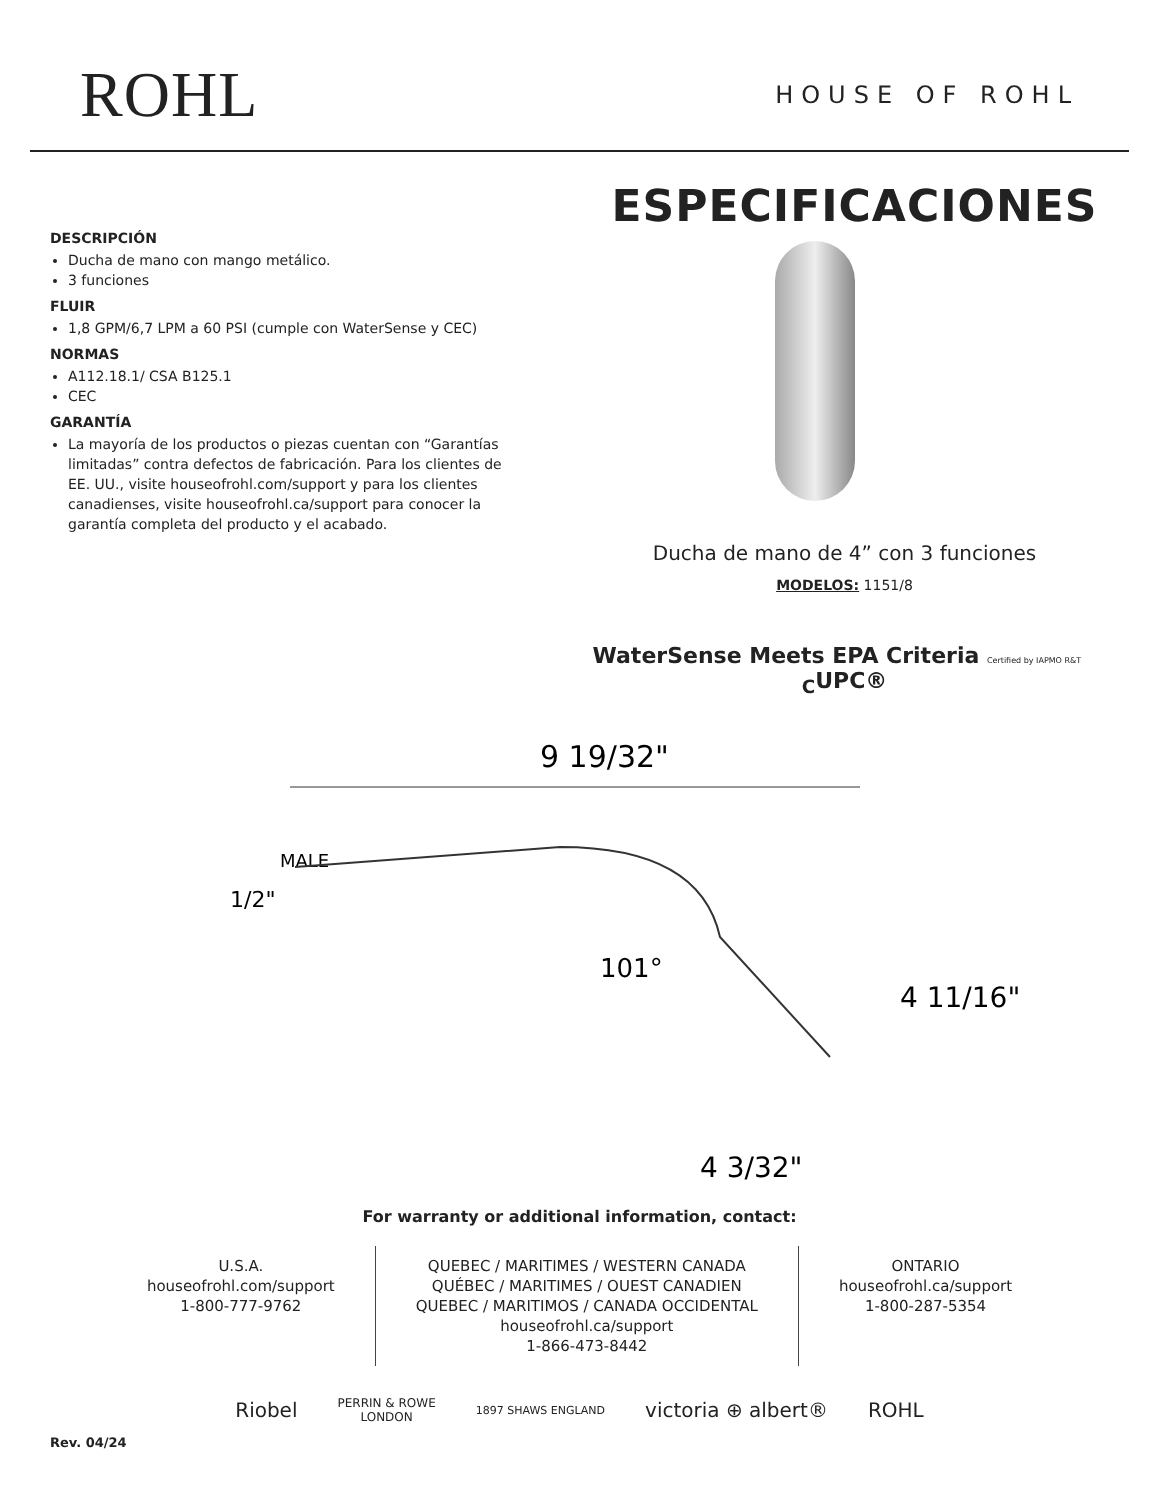ROHL
HOUSE OF ROHL
DESCRIPCIÓN
Ducha de mano con mango metálico.
3 funciones
FLUIR
1,8 GPM/6,7 LPM a 60 PSI (cumple con WaterSense y CEC)
NORMAS
A112.18.1/ CSA B125.1
CEC
GARANTÍA
La mayoría de los productos o piezas cuentan con “Garantías limitadas” contra defectos de fabricación. Para los clientes de EE. UU., visite houseofrohl.com/support y para los clientes canadienses, visite houseofrohl.ca/support para conocer la garantía completa del producto y el acabado.
ESPECIFICACIONES
Ducha de mano de 4” con 3 funciones
MODELOS: 1151/8
WaterSense Meets EPA Criteria Certified by IAPMO R&T <sub>C</sub>UPC®
9 19/32"
MALE
1/2"
101°
4 11/16"
4 3/32"
For warranty or additional information, contact:
U.S.A.
houseofrohl.com/support
1-800-777-9762
QUEBEC / MARITIMES / WESTERN CANADA
QUÉBEC / MARITIMES / OUEST CANADIEN
QUEBEC / MARITIMOS / CANADA OCCIDENTAL
houseofrohl.ca/support
1-866-473-8442
ONTARIO
houseofrohl.ca/support
1-800-287-5354
Riobel PERRIN & ROWE
LONDON 1897 SHAWS ENGLAND victoria ⊕ albert® ROHL
Rev. 04/24